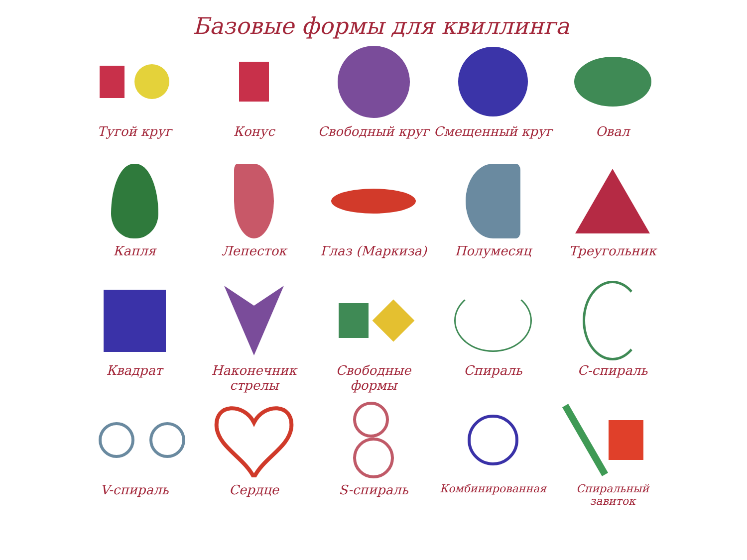Базовые формы для квиллинга
Тугой круг Конус Свободный круг Смещенный круг Овал
Капля Лепесток Глаз (Маркиза) Полумесяц Треугольник
Квадрат Наконечник стрелы Свободные формы Спираль С-спираль
V-спираль Сердце S-спираль
Комбинированная Спиральный завиток